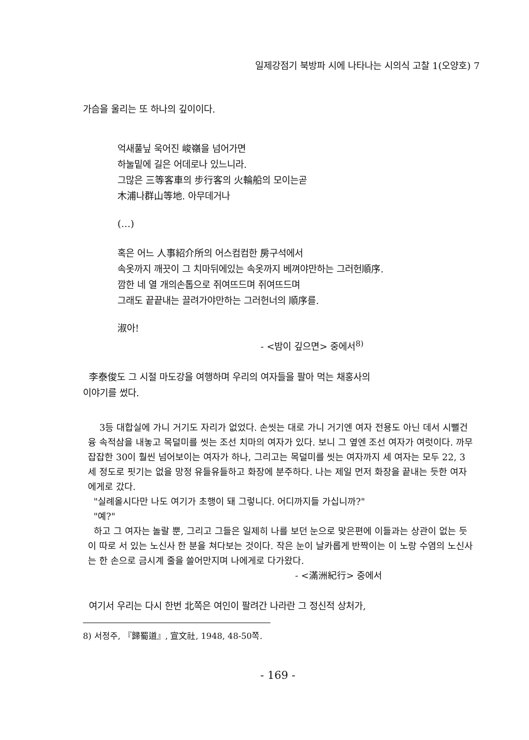일제강점기 북방파 시에 나타나는 시의식 고찰 1(오양호) 7
가슴을 울리는 또 하나의 깊이이다.
억새풀닢 욱어진 峻嶺을 넘어가면
하눌밑에 길은 어데로나 있느니라.
그많은 三等客車의 步行客의 火輪船의 모이는곧
木浦나群山等地. 아무데거나
(…)
혹은 어느 人事紹介所의 어스컴컴한 房구석에서
속옷까지 깨끗이 그 치마뒤에있는 속옷까지 베껴야만하는 그러헌順序.
깜한 네 열 개의손톱으로 쥐여뜨드며 쥐여뜨드며
그래도 끝끝내는 끌려가야만하는 그러헌너의 順序를.
淑아!
- <밤이 깊으면> 중에서<sup>8)</sup>
李泰俊도 그 시절 마도강을 여행하며 우리의 여자들을 팔아 먹는 채홍사의
이야기를 썼다.
3등 대합실에 가니 거기도 자리가 없었다. 손씻는 대로 가니 거기엔 여자 전용도 아닌 데서 시뻘건 융 속적삼을 내놓고 목덜미를 씻는 조선 치마의 여자가 있다. 보니 그 옆엔 조선 여자가 여럿이다. 까무잡잡한 30이 훨씬 넘어보이는 여자가 하나, 그리고는 목덜미를 씻는 여자까지 세 여자는 모두 22, 3세 정도로 핏기는 없을 망정 유들유들하고 화장에 분주하다. 나는 제일 먼저 화장을 끝내는 듯한 여자에게로 갔다.
"실례올시다만 나도 여기가 초행이 돼 그렇니다. 어디까지들 가십니까?"
"예?"
하고 그 여자는 놀랄 뿐, 그리고 그들은 일제히 나를 보던 눈으로 맞은편에 이들과는 상관이 없는 듯이 따로 서 있는 노신사 한 분을 쳐다보는 것이다. 작은 눈이 날카롭게 반짝이는 이 노랑 수염의 노신사는 한 손으로 금시계 줄을 쓸어만지며 나에게로 다가왔다.
- <滿洲紀行> 중에서
여기서 우리는 다시 한번 北쪽은 여인이 팔려간 나라란 그 정신적 상처가,
8) 서정주, 『歸蜀道』, 宣文社, 1948, 48-50쪽.
- 169 -